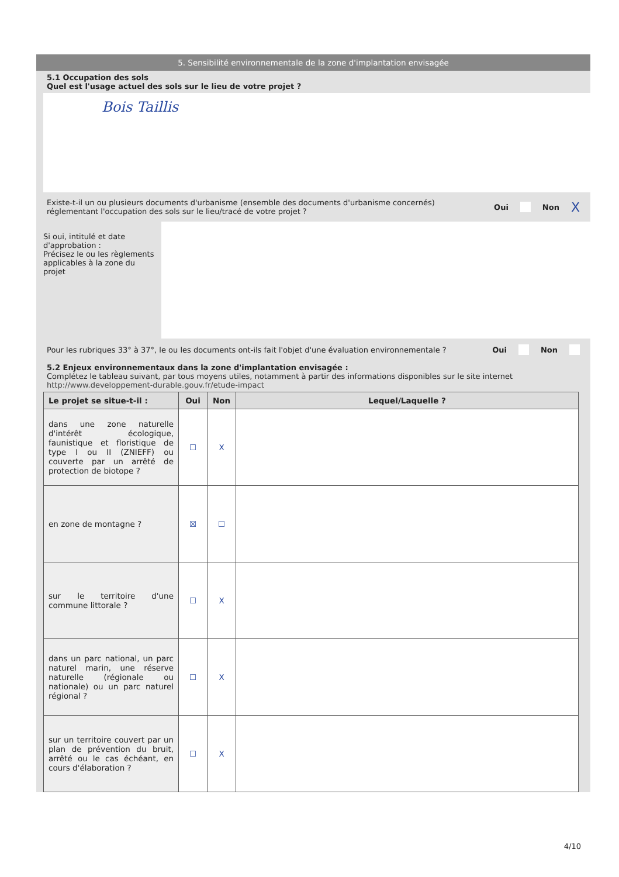5. Sensibilité environnementale de la zone d'implantation envisagée
5.1 Occupation des sols
Quel est l'usage actuel des sols sur le lieu de votre projet ?
Bois Taillis
Existe-t-il un ou plusieurs documents d'urbanisme (ensemble des documents d'urbanisme concernés) réglementant l'occupation des sols sur le lieu/tracé de votre projet ?
Oui Non X
Si oui, intitulé et date d'approbation :
Précisez le ou les règlements applicables à la zone du projet
Pour les rubriques 33° à 37°, le ou les documents ont-ils fait l'objet d'une évaluation environnementale ?
Oui Non
5.2 Enjeux environnementaux dans la zone d'implantation envisagée :
Complétez le tableau suivant, par tous moyens utiles, notamment à partir des informations disponibles sur le site internet http://www.developpement-durable.gouv.fr/etude-impact
| Le projet se situe-t-il : | Oui | Non | Lequel/Laquelle ? |
| --- | --- | --- | --- |
| dans une zone naturelle d'intérêt écologique, faunistique et floristique de type I ou II (ZNIEFF) ou couverte par un arrêté de protection de biotope ? | ☐ | X | |
| en zone de montagne ? | ☒ | ☐ | |
| sur le territoire d'une commune littorale ? | ☐ | X | |
| dans un parc national, un parc naturel marin, une réserve naturelle (régionale ou nationale) ou un parc naturel régional ? | ☐ | X | |
| sur un territoire couvert par un plan de prévention du bruit, arrêté ou le cas échéant, en cours d'élaboration ? | ☐ | X | |
4/10